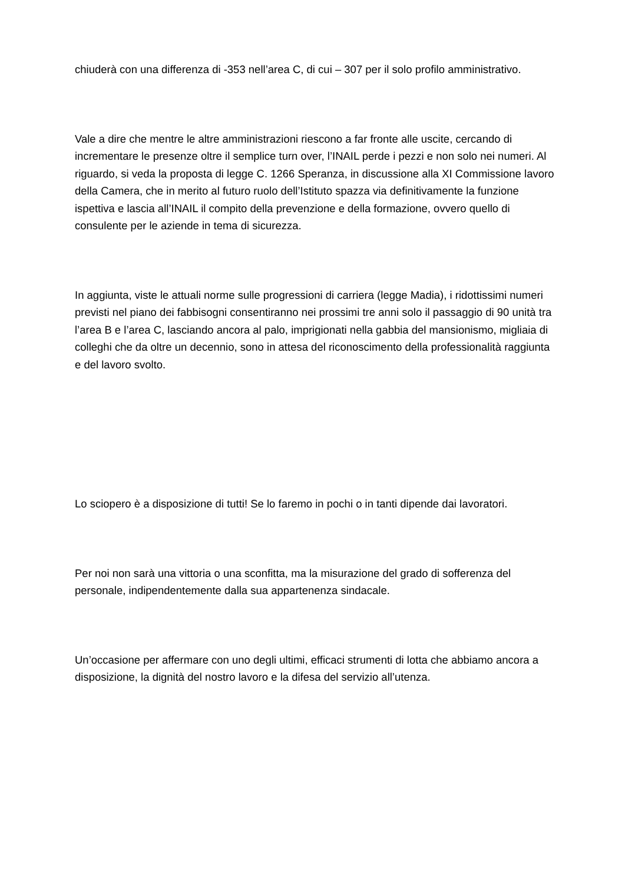chiuderà con una differenza di -353 nell’area C, di cui – 307 per il solo profilo amministrativo.
Vale a dire che mentre le altre amministrazioni riescono a far fronte alle uscite, cercando di incrementare le presenze oltre il semplice turn over, l’INAIL perde i pezzi e non solo nei numeri. Al riguardo, si veda la proposta di legge C. 1266 Speranza, in discussione alla XI Commissione lavoro della Camera, che in merito al futuro ruolo dell’Istituto spazza via definitivamente la funzione ispettiva e lascia all’INAIL il compito della prevenzione e della formazione, ovvero quello di consulente per le aziende in tema di sicurezza.
In aggiunta, viste le attuali norme sulle progressioni di carriera (legge Madia), i ridottissimi numeri previsti nel piano dei fabbisogni consentiranno nei prossimi tre anni solo il passaggio di 90 unità tra l’area B e l’area C, lasciando ancora al palo, imprigionati nella gabbia del mansionismo, migliaia di colleghi che da oltre un decennio, sono in attesa del riconoscimento della professionalità raggiunta e del lavoro svolto.
Lo sciopero è a disposizione di tutti! Se lo faremo in pochi o in tanti dipende dai lavoratori.
Per noi non sarà una vittoria o una sconfitta, ma la misurazione del grado di sofferenza del personale, indipendentemente dalla sua appartenenza sindacale.
Un’occasione per affermare con uno degli ultimi, efficaci strumenti di lotta che abbiamo ancora a disposizione, la dignità del nostro lavoro e la difesa del servizio all’utenza.